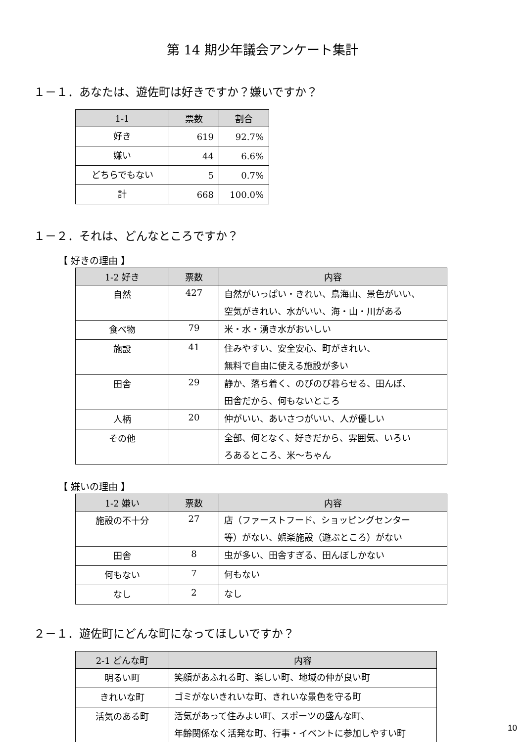第 14 期少年議会アンケート集計
１－１．あなたは、遊佐町は好きですか？嫌いですか？
| 1-1 | 票数 | 割合 |
| --- | --- | --- |
| 好き | 619 | 92.7% |
| 嫌い | 44 | 6.6% |
| どちらでもない | 5 | 0.7% |
| 計 | 668 | 100.0% |
１－２．それは、どんなところですか？
【 好きの理由 】
| 1-2 好き | 票数 | 内容 |
| --- | --- | --- |
| 自然 | 427 | 自然がいっぱい・きれい、鳥海山、景色がいい、 空気がきれい、水がいい、海・山・川がある |
| 食べ物 | 79 | 米・水・湧き水がおいしい |
| 施設 | 41 | 住みやすい、安全安心、町がきれい、 無料で自由に使える施設が多い |
| 田舎 | 29 | 静か、落ち着く、のびのび暮らせる、田んぼ、 田舎だから、何もないところ |
| 人柄 | 20 | 仲がいい、あいさつがいい、人が優しい |
| その他 | | 全部、何となく、好きだから、雰囲気、いろい ろあるところ、米～ちゃん |
【 嫌いの理由 】
| 1-2 嫌い | 票数 | 内容 |
| --- | --- | --- |
| 施設の不十分 | 27 | 店（ファーストフード、ショッピングセンター 等）がない、娯楽施設（遊ぶところ）がない |
| 田舎 | 8 | 虫が多い、田舎すぎる、田んぼしかない |
| 何もない | 7 | 何もない |
| なし | 2 | なし |
２－１．遊佐町にどんな町になってほしいですか？
| 2-1 どんな町 | 内容 |
| --- | --- |
| 明るい町 | 笑顔があふれる町、楽しい町、地域の仲が良い町 |
| きれいな町 | ゴミがないきれいな町、きれいな景色を守る町 |
| 活気のある町 | 活気があって住みよい町、スポーツの盛んな町、 年齢関係なく活発な町、行事・イベントに参加しやすい町 |
10